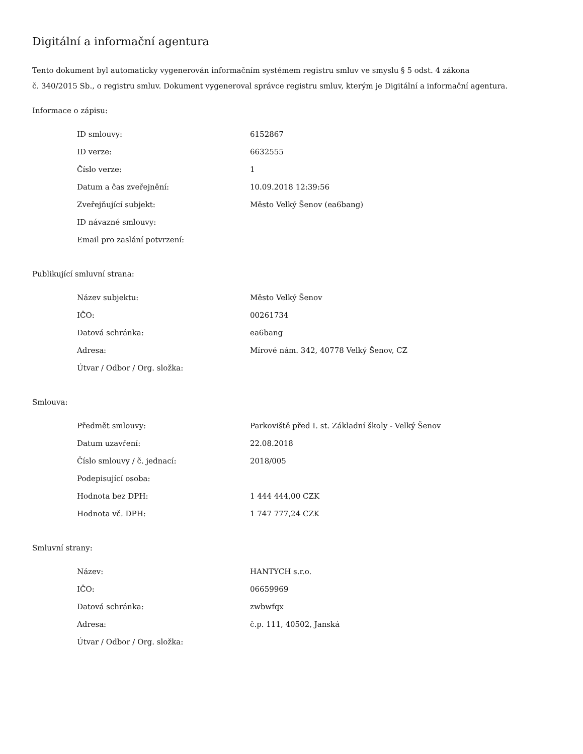Digitální a informační agentura
Tento dokument byl automaticky vygenerován informačním systémem registru smluv ve smyslu § 5 odst. 4 zákona
č. 340/2015 Sb., o registru smluv. Dokument vygeneroval správce registru smluv, kterým je Digitální a informační agentura.
Informace o zápisu:
| ID smlouvy: | 6152867 |
| ID verze: | 6632555 |
| Číslo verze: | 1 |
| Datum a čas zveřejnění: | 10.09.2018 12:39:56 |
| Zveřejňující subjekt: | Město Velký Šenov (ea6bang) |
| ID návazné smlouvy: | |
| Email pro zaslání potvrzení: | |
Publikující smluvní strana:
| Název subjektu: | Město Velký Šenov |
| IČO: | 00261734 |
| Datová schránka: | ea6bang |
| Adresa: | Mírové nám. 342, 40778 Velký Šenov, CZ |
| Útvar / Odbor / Org. složka: | |
Smlouva:
| Předmět smlouvy: | Parkoviště před I. st. Základní školy - Velký Šenov |
| Datum uzavření: | 22.08.2018 |
| Číslo smlouvy / č. jednací: | 2018/005 |
| Podepisující osoba: | |
| Hodnota bez DPH: | 1 444 444,00 CZK |
| Hodnota vč. DPH: | 1 747 777,24 CZK |
Smluvní strany:
| Název: | HANTYCH s.r.o. |
| IČO: | 06659969 |
| Datová schránka: | zwbwfqx |
| Adresa: | č.p. 111, 40502, Janská |
| Útvar / Odbor / Org. složka: | |